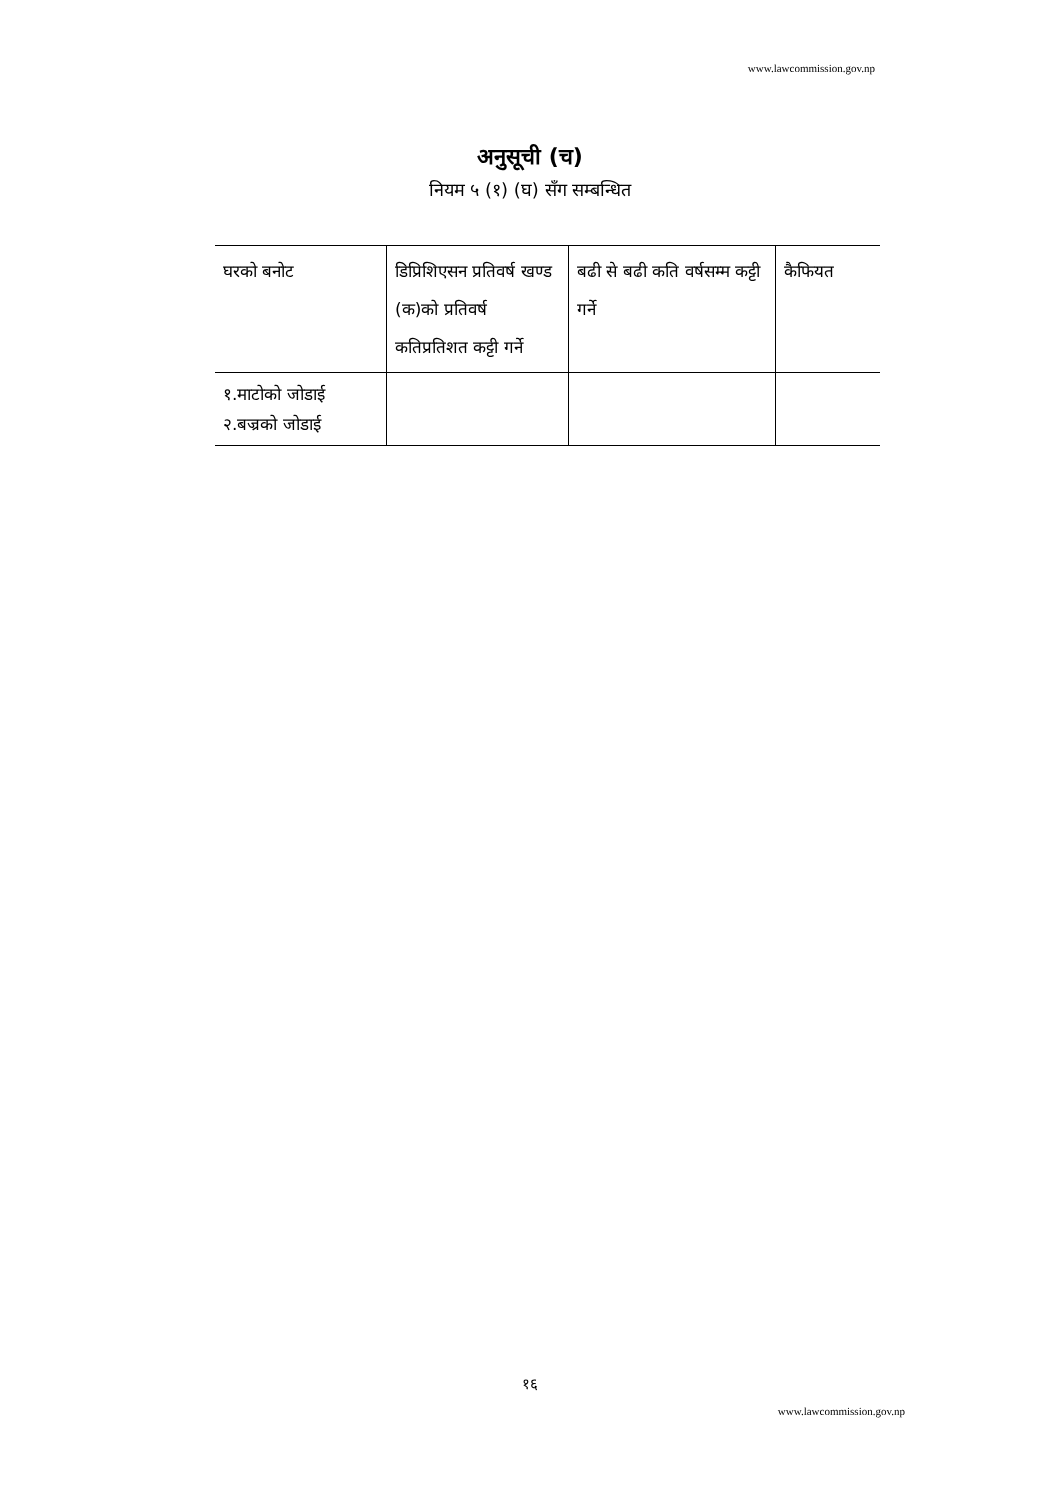www.lawcommission.gov.np
अनुसूची (च)
नियम ५ (१) (घ) सँग सम्बन्धित
| घरको बनोट | डिप्रिशिएसन प्रतिवर्ष खण्ड (क)को प्रतिवर्ष कतिप्रतिशत कट्टी गर्ने | बढी से बढी कति वर्षसम्म कट्टी गर्ने | कैफियत |
| १.माटोको जोडाई २.बज्रको जोडाई | | | |
१६
www.lawcommission.gov.np